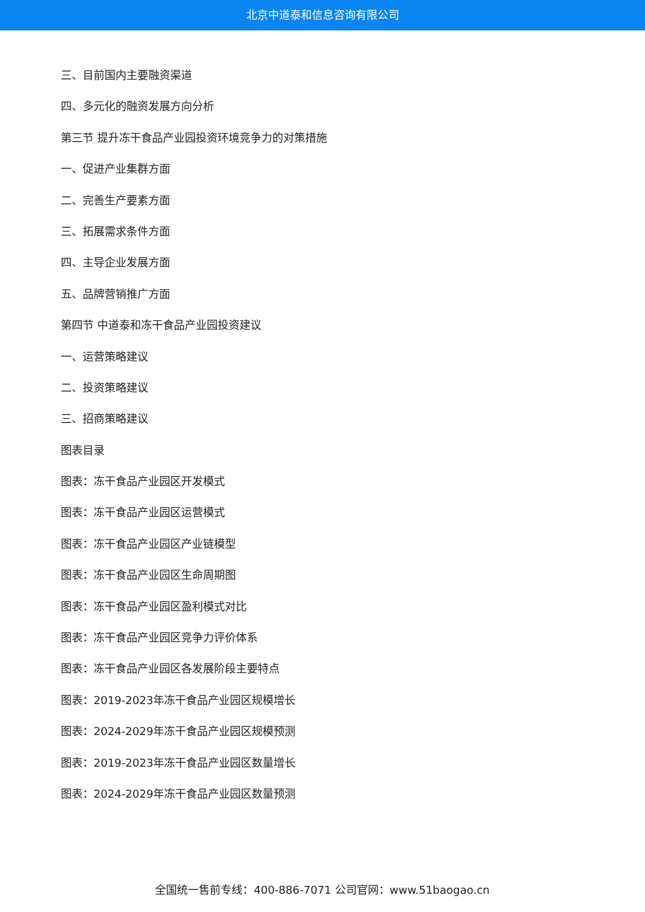北京中道泰和信息咨询有限公司
三、目前国内主要融资渠道
四、多元化的融资发展方向分析
第三节 提升冻干食品产业园投资环境竞争力的对策措施
一、促进产业集群方面
二、完善生产要素方面
三、拓展需求条件方面
四、主导企业发展方面
五、品牌营销推广方面
第四节 中道泰和冻干食品产业园投资建议
一、运营策略建议
二、投资策略建议
三、招商策略建议
图表目录
图表：冻干食品产业园区开发模式
图表：冻干食品产业园区运营模式
图表：冻干食品产业园区产业链模型
图表：冻干食品产业园区生命周期图
图表：冻干食品产业园区盈利模式对比
图表：冻干食品产业园区竞争力评价体系
图表：冻干食品产业园区各发展阶段主要特点
图表：2019-2023年冻干食品产业园区规模增长
图表：2024-2029年冻干食品产业园区规模预测
图表：2019-2023年冻干食品产业园区数量增长
图表：2024-2029年冻干食品产业园区数量预测
全国统一售前专线：400-886-7071 公司官网：www.51baogao.cn